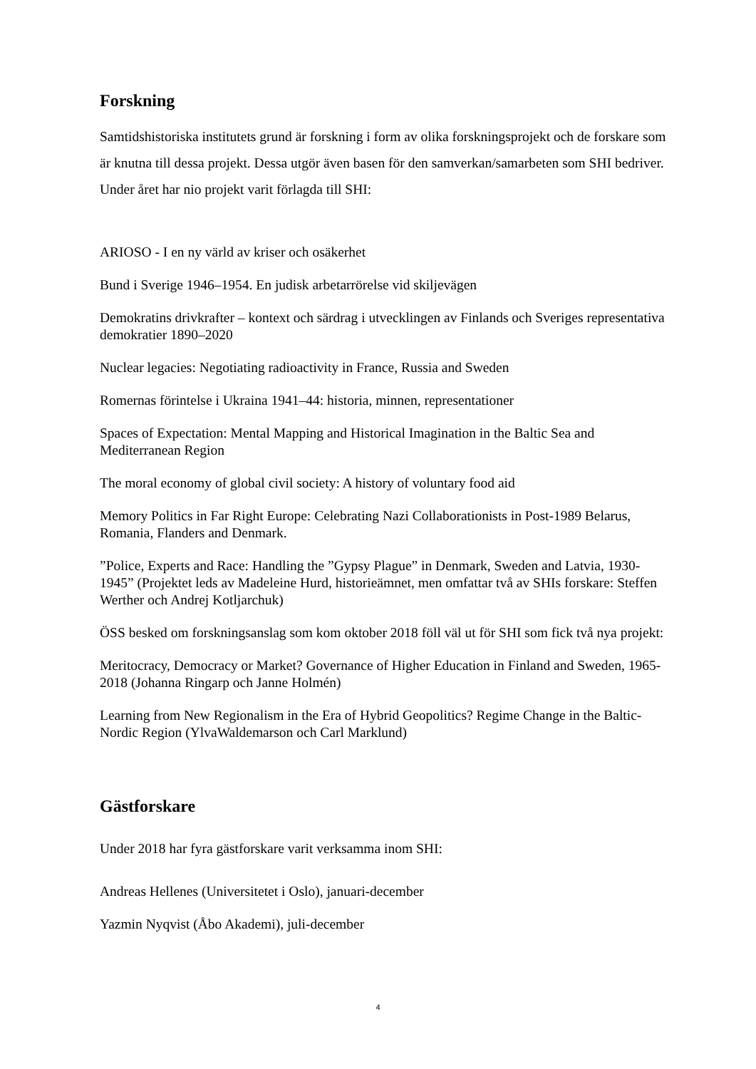Forskning
Samtidshistoriska institutets grund är forskning i form av olika forskningsprojekt och de forskare som är knutna till dessa projekt. Dessa utgör även basen för den samverkan/samarbeten som SHI bedriver. Under året har nio projekt varit förlagda till SHI:
ARIOSO - I en ny värld av kriser och osäkerhet
Bund i Sverige 1946–1954. En judisk arbetarrörelse vid skiljevägen
Demokratins drivkrafter – kontext och särdrag i utvecklingen av Finlands och Sveriges representativa demokratier 1890–2020
Nuclear legacies: Negotiating radioactivity in France, Russia and Sweden
Romernas förintelse i Ukraina 1941–44: historia, minnen, representationer
Spaces of Expectation: Mental Mapping and Historical Imagination in the Baltic Sea and Mediterranean Region
The moral economy of global civil society: A history of voluntary food aid
Memory Politics in Far Right Europe: Celebrating Nazi Collaborationists in Post-1989 Belarus, Romania, Flanders and Denmark.
”Police, Experts and Race: Handling the ”Gypsy Plague” in Denmark, Sweden and Latvia, 1930-1945” (Projektet leds av Madeleine Hurd, historieämnet, men omfattar två av SHIs forskare: Steffen Werther och Andrej Kotljarchuk)
ÖSS besked om forskningsanslag som kom oktober 2018 föll väl ut för SHI som fick två nya projekt:
Meritocracy, Democracy or Market? Governance of Higher Education in Finland and Sweden, 1965-2018 (Johanna Ringarp och Janne Holmén)
Learning from New Regionalism in the Era of Hybrid Geopolitics? Regime Change in the Baltic-Nordic Region (YlvaWaldemarson och Carl Marklund)
Gästforskare
Under 2018 har fyra gästforskare varit verksamma inom SHI:
Andreas Hellenes (Universitetet i Oslo), januari-december
Yazmin Nyqvist (Åbo Akademi), juli-december
4